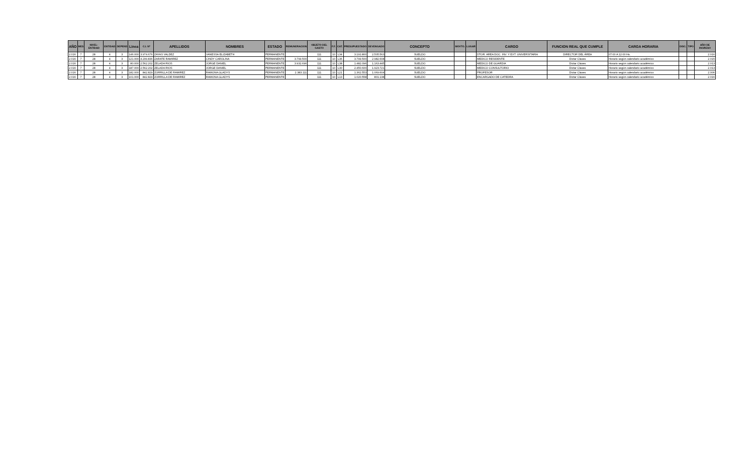| AÑO | MES | NIVEL-ENTIDAD | ENTIDAD | DEPEND | Linea | C.I. Nº | APELLIDOS | NOMBRES | ESTADO | REMUNERACION | OBJETO DEL GASTO | F.F. | CAT. | PRESUPUESTADO | DEVENGADO | CONCEPTO | MOVTO. | LUGAR | CARGO | FUNCION REAL QUE CUMPLE | CARGA HORARIA | DISC. | TIPO | AÑO DE INGRESO |
| --- | --- | --- | --- | --- | --- | --- | --- | --- | --- | --- | --- | --- | --- | --- | --- | --- | --- | --- | --- | --- | --- | --- | --- | --- |
| 2.016 | 7 | 28 | 4 | 3 | 146.000 | 3.974.676 | ZAYAS VALDEZ | VANESSA ELIZABETH | PERMANENTE | | 111 | 10 | L34 | 3.191.800 | 2.505.563 | SUELDO | | | DTOR. AREA DOC. INV. Y EXT. UNIVERSITARIA | DIRECTOR DEL ÁREA | 07:00 A 12:00 Hs. | | | 2.016 |
| 2.016 | 7 | 28 | 4 | 3 | 121.000 | 4.299.836 | ZARATE RAMIREZ | CINDY CAROLINA | PERMANENTE | 3.799.500 | 111 | 10 | L36 | 3.799.500 | 2.982.608 | SUELDO | | | MEDICO RESIDENTE | Dictar Clases | Horario según calendario académico | | | 2.015 |
| 2.016 | 7 | 28 | 4 | 3 | 80.000 | 2.562.202 | ZELADA RIOS | JORGE DANIEL | PERMANENTE | 3.932.696 | 111 | 10 | L38 | 1.482.096 | 1.163.445 | SUELDO | | | MEDICO DE GUARDIA | Dictar Clases | Horario según calendario académico | | | 2.013 |
| 2.016 | 7 | 28 | 4 | 3 | 187.000 | 2.562.202 | ZELADA RIOS | JORGE DANIEL | PERMANENTE | | 111 | 10 | L30 | 2.450.600 | 1.923.721 | SUELDO | | | MEDICO CONSULTORIO | Dictar Clases | Horario según calendario académico | | | 2.013 |
| 2.016 | 7 | 28 | 4 | 3 | 182.000 | 842.829 | ZORRILLA DE RAMIREZ | RAMONA GLADYS | PERMANENTE | 2.383.111 | 111 | 10 | L21 | 1.362.553 | 1.069.604 | SUELDO | | | PROFESOR | Dictar Clases | Horario según calendario académico | | | 2.006 |
| 2.016 | 7 | 28 | 4 | 3 | 101.000 | 842.829 | ZORRILLA DE RAMIREZ | RAMONA GLADYS | PERMANENTE | | 111 | 10 | L13 | 1.020.558 | 801.138 | SUELDO | | | ENCARGADO DE CATEDRA | Dictar Clases | Horario según calendario académico | | | 2.016 |